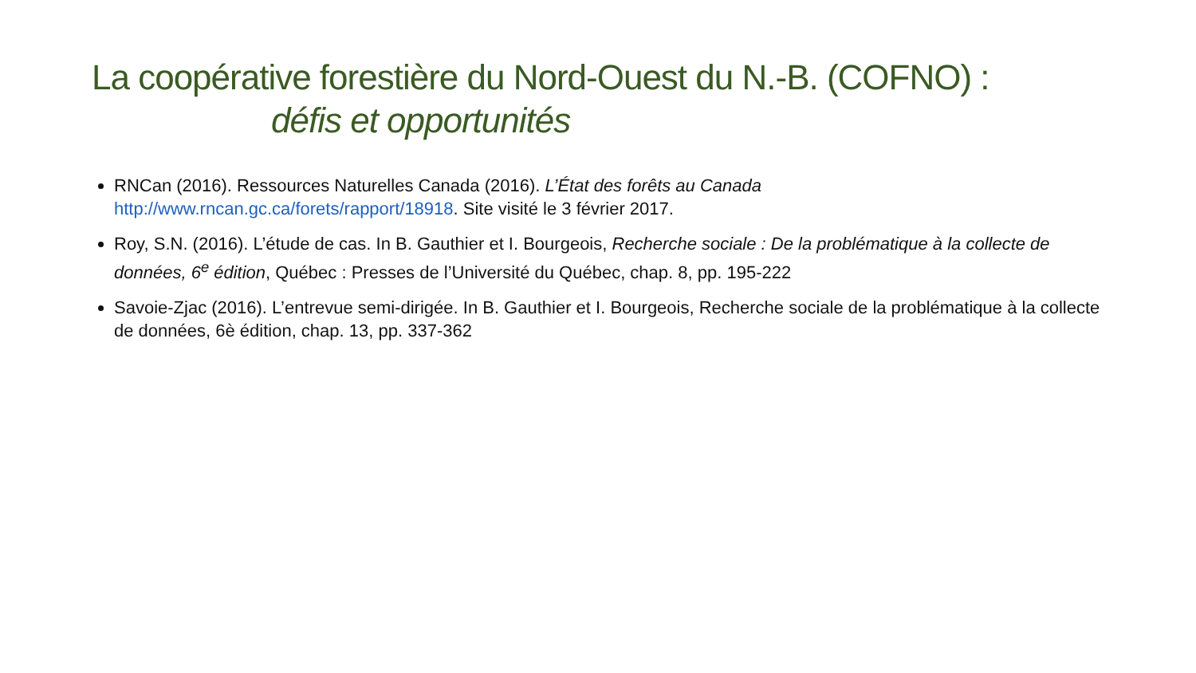La coopérative forestière du Nord-Ouest du N.-B. (COFNO) :
défis et opportunités
RNCan (2016). Ressources Naturelles Canada (2016). L’État des forêts au Canada http://www.rncan.gc.ca/forets/rapport/18918. Site visité le 3 février 2017.
Roy, S.N. (2016). L’étude de cas. In B. Gauthier et I. Bourgeois, Recherche sociale : De la problématique à la collecte de données, 6<sup>e</sup> édition, Québec : Presses de l’Université du Québec, chap. 8, pp. 195-222
Savoie-Zjac (2016). L’entrevue semi-dirigée. In B. Gauthier et I. Bourgeois, Recherche sociale de la problématique à la collecte de données, 6è édition, chap. 13, pp. 337-362